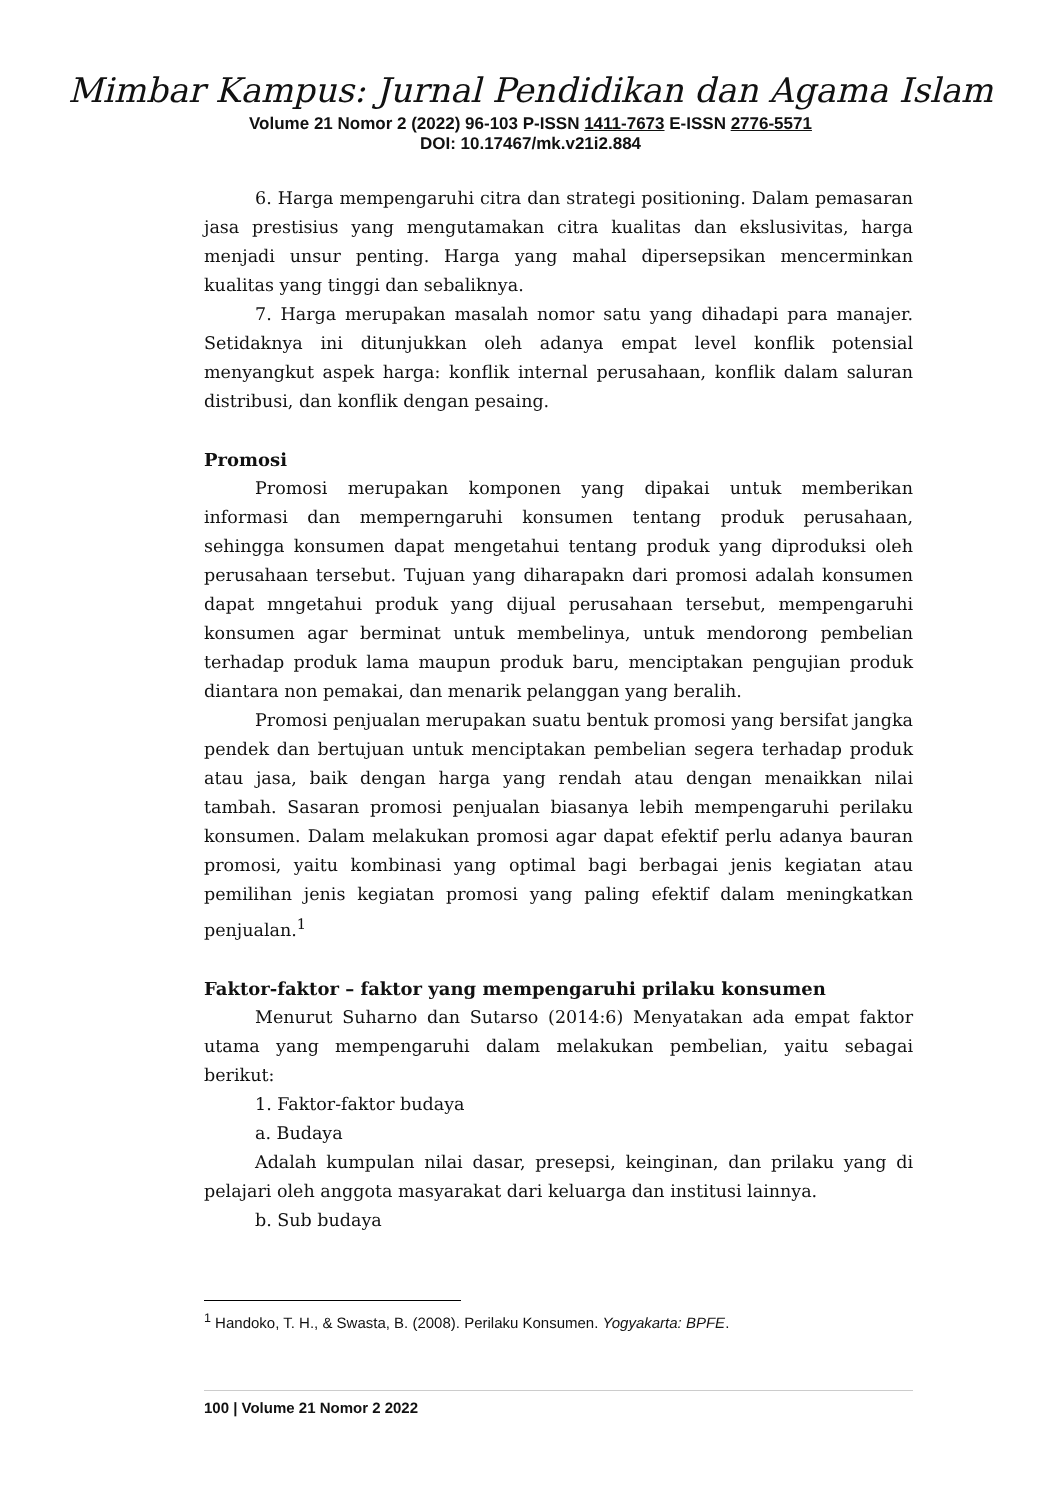Mimbar Kampus: Jurnal Pendidikan dan Agama Islam
Volume 21 Nomor 2 (2022) 96-103 P-ISSN 1411-7673 E-ISSN 2776-5571
DOI: 10.17467/mk.v21i2.884
6. Harga mempengaruhi citra dan strategi positioning. Dalam pemasaran jasa prestisius yang mengutamakan citra kualitas dan ekslusivitas, harga menjadi unsur penting. Harga yang mahal dipersepsikan mencerminkan kualitas yang tinggi dan sebaliknya.
7. Harga merupakan masalah nomor satu yang dihadapi para manajer. Setidaknya ini ditunjukkan oleh adanya empat level konflik potensial menyangkut aspek harga: konflik internal perusahaan, konflik dalam saluran distribusi, dan konflik dengan pesaing.
Promosi
Promosi merupakan komponen yang dipakai untuk memberikan informasi dan memperngaruhi konsumen tentang produk perusahaan, sehingga konsumen dapat mengetahui tentang produk yang diproduksi oleh perusahaan tersebut. Tujuan yang diharapakn dari promosi adalah konsumen dapat mngetahui produk yang dijual perusahaan tersebut, mempengaruhi konsumen agar berminat untuk membelinya, untuk mendorong pembelian terhadap produk lama maupun produk baru, menciptakan pengujian produk diantara non pemakai, dan menarik pelanggan yang beralih.
Promosi penjualan merupakan suatu bentuk promosi yang bersifat jangka pendek dan bertujuan untuk menciptakan pembelian segera terhadap produk atau jasa, baik dengan harga yang rendah atau dengan menaikkan nilai tambah. Sasaran promosi penjualan biasanya lebih mempengaruhi perilaku konsumen. Dalam melakukan promosi agar dapat efektif perlu adanya bauran promosi, yaitu kombinasi yang optimal bagi berbagai jenis kegiatan atau pemilihan jenis kegiatan promosi yang paling efektif dalam meningkatkan penjualan.<sup>1</sup>
Faktor-faktor – faktor yang mempengaruhi prilaku konsumen
Menurut Suharno dan Sutarso (2014:6) Menyatakan ada empat faktor utama yang mempengaruhi dalam melakukan pembelian, yaitu sebagai berikut:
1. Faktor-faktor budaya
a. Budaya
Adalah kumpulan nilai dasar, presepsi, keinginan, dan prilaku yang di pelajari oleh anggota masyarakat dari keluarga dan institusi lainnya.
b. Sub budaya
<sup>1</sup> Handoko, T. H., & Swasta, B. (2008). Perilaku Konsumen. Yogyakarta: BPFE.
100 | Volume 21 Nomor 2 2022